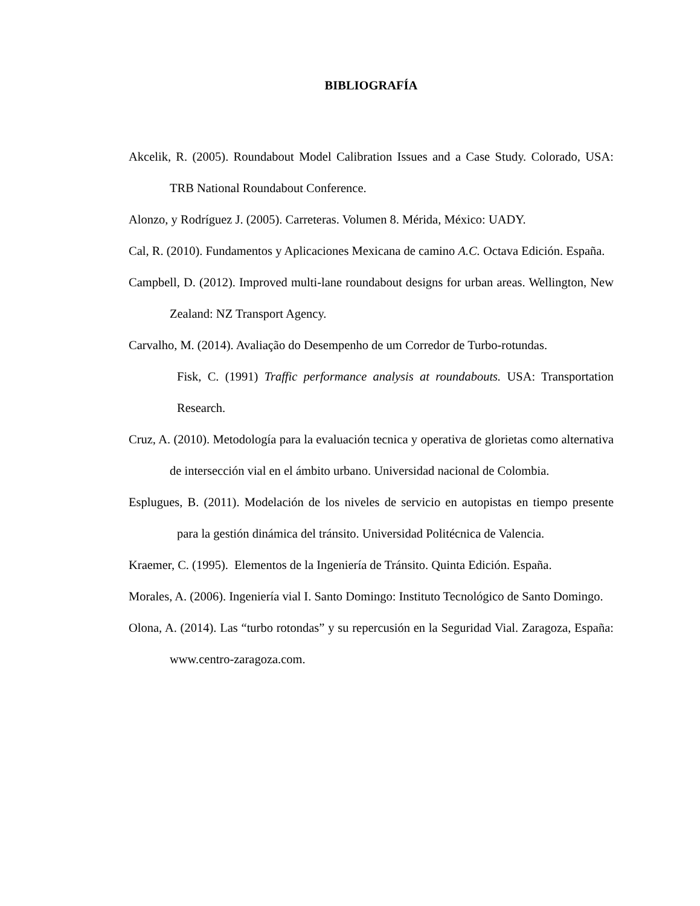BIBLIOGRAFÍA
Akcelik, R. (2005). Roundabout Model Calibration Issues and a Case Study. Colorado, USA: TRB National Roundabout Conference.
Alonzo, y Rodríguez J. (2005). Carreteras. Volumen 8. Mérida, México: UADY.
Cal, R. (2010). Fundamentos y Aplicaciones Mexicana de camino A.C. Octava Edición. España.
Campbell, D. (2012). Improved multi-lane roundabout designs for urban areas. Wellington, New Zealand: NZ Transport Agency.
Carvalho, M. (2014). Avaliação do Desempenho de um Corredor de Turbo-rotundas.
Fisk, C. (1991) Traffic performance analysis at roundabouts. USA: Transportation Research.
Cruz, A. (2010). Metodología para la evaluación tecnica y operativa de glorietas como alternativa de intersección vial en el ámbito urbano. Universidad nacional de Colombia.
Esplugues, B. (2011). Modelación de los niveles de servicio en autopistas en tiempo presente para la gestión dinámica del tránsito. Universidad Politécnica de Valencia.
Kraemer, C. (1995). Elementos de la Ingeniería de Tránsito. Quinta Edición. España.
Morales, A. (2006). Ingeniería vial I. Santo Domingo: Instituto Tecnológico de Santo Domingo.
Olona, A. (2014). Las “turbo rotondas” y su repercusión en la Seguridad Vial. Zaragoza, España: www.centro-zaragoza.com.